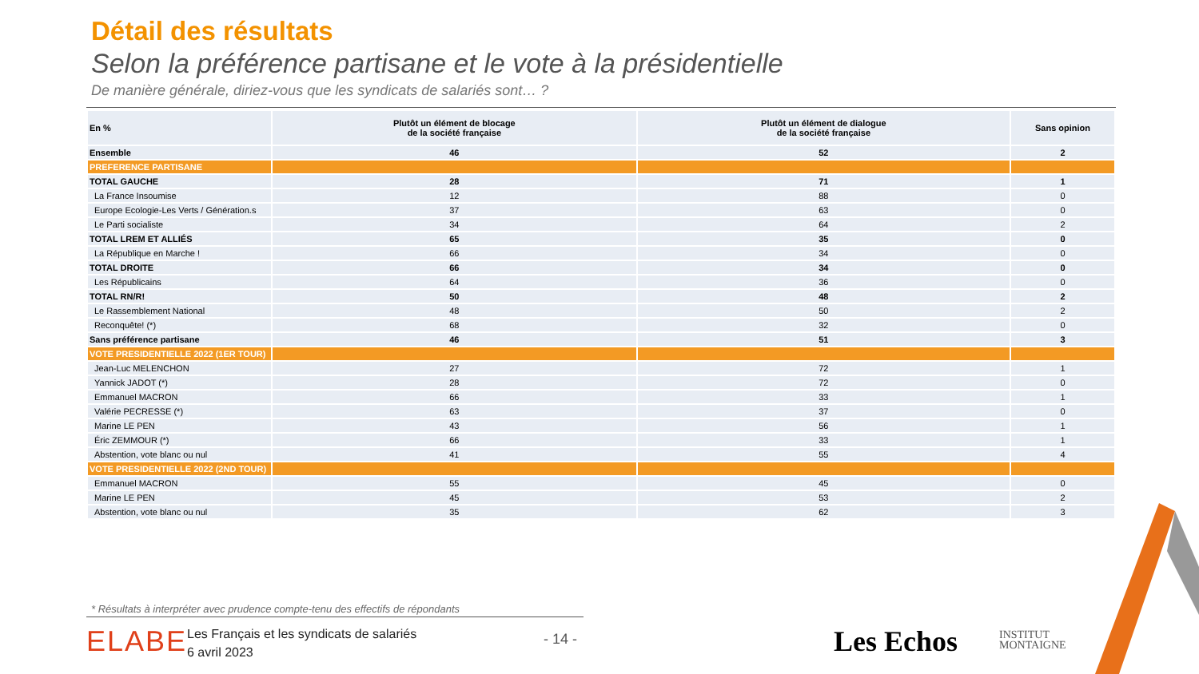Détail des résultats
Selon la préférence partisane et le vote à la présidentielle
De manière générale, diriez-vous que les syndicats de salariés sont… ?
| En % | Plutôt un élément de blocage de la société française | Plutôt un élément de dialogue de la société française | Sans opinion |
| --- | --- | --- | --- |
| Ensemble | 46 | 52 | 2 |
| PREFERENCE PARTISANE | | | |
| TOTAL GAUCHE | 28 | 71 | 1 |
| La France Insoumise | 12 | 88 | 0 |
| Europe Ecologie-Les Verts / Génération.s | 37 | 63 | 0 |
| Le Parti socialiste | 34 | 64 | 2 |
| TOTAL LREM ET ALLIÉS | 65 | 35 | 0 |
| La République en Marche ! | 66 | 34 | 0 |
| TOTAL DROITE | 66 | 34 | 0 |
| Les Républicains | 64 | 36 | 0 |
| TOTAL RN/R! | 50 | 48 | 2 |
| Le Rassemblement National | 48 | 50 | 2 |
| Reconquête! (*) | 68 | 32 | 0 |
| Sans préférence partisane | 46 | 51 | 3 |
| VOTE PRESIDENTIELLE 2022 (1ER TOUR) | | | |
| Jean-Luc MELENCHON | 27 | 72 | 1 |
| Yannick JADOT (*) | 28 | 72 | 0 |
| Emmanuel MACRON | 66 | 33 | 1 |
| Valérie PECRESSE (*) | 63 | 37 | 0 |
| Marine LE PEN | 43 | 56 | 1 |
| Éric ZEMMOUR (*) | 66 | 33 | 1 |
| Abstention, vote blanc ou nul | 41 | 55 | 4 |
| VOTE PRESIDENTIELLE 2022 (2ND TOUR) | | | |
| Emmanuel MACRON | 55 | 45 | 0 |
| Marine LE PEN | 45 | 53 | 2 |
| Abstention, vote blanc ou nul | 35 | 62 | 3 |
* Résultats à interpréter avec prudence compte-tenu des effectifs de répondants
ELABE
Les Français et les syndicats de salariés
6 avril 2023
- 14 - Les Echos
INSTITUT
MONTAIGNE